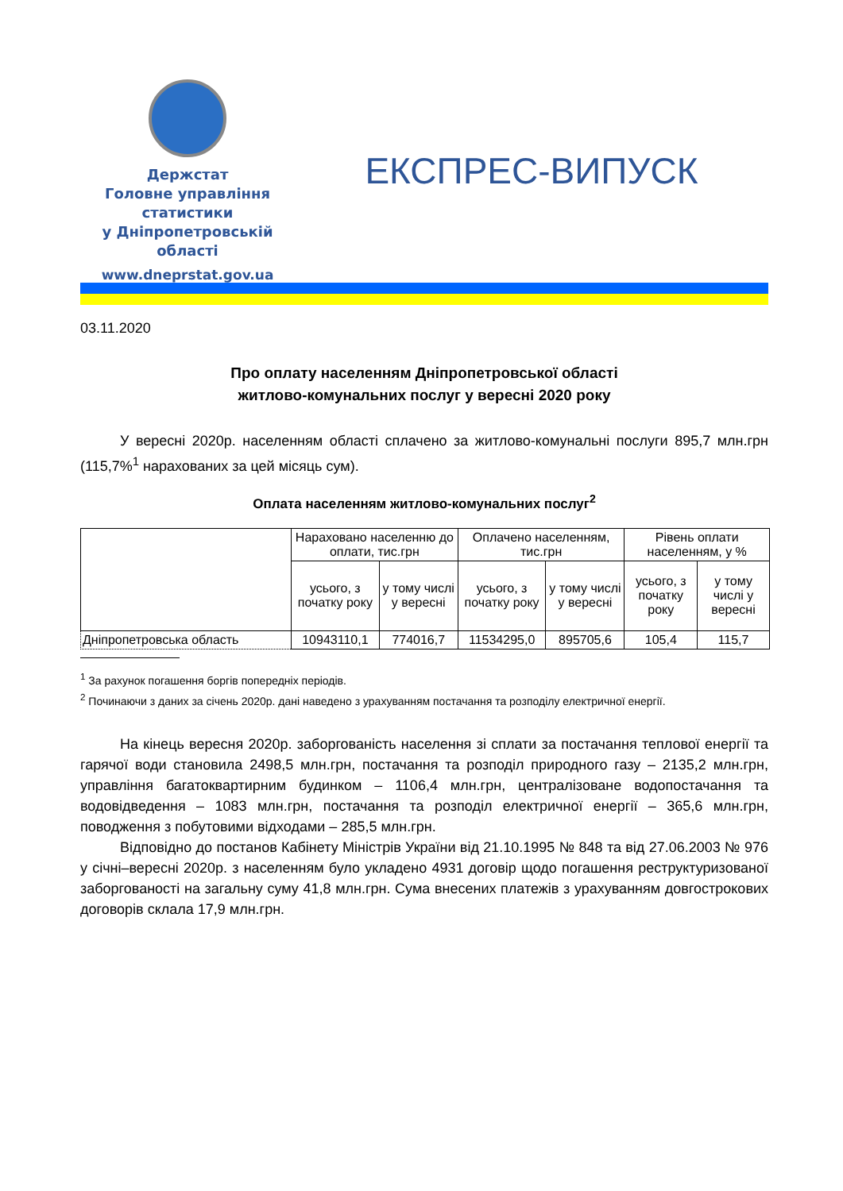Держстат
Головне управління
статистики
у Дніпропетровській
області
www.dneprstat.gov.ua
ЕКСПРЕС-ВИПУСК
03.11.2020
Про оплату населенням Дніпропетровської області
житлово-комунальних послуг у вересні 2020 року
У вересні 2020р. населенням області сплачено за житлово-комунальні послуги 895,7 млн.грн (115,7%<sup>1</sup> нарахованих за цей місяць сум).
Оплата населенням житлово-комунальних послуг<sup>2</sup>
| | Нараховано населенню до оплати, тис.грн | | Оплачено населенням, тис.грн | | Рівень оплати населенням, у % | |
| --- | --- | --- | --- | --- | --- | --- |
| | усього, з початку року | у тому числі у вересні | усього, з початку року | у тому числі у вересні | усього, з початку року | у тому числі у вересні |
| Дніпропетровська область | 10943110,1 | 774016,7 | 11534295,0 | 895705,6 | 105,4 | 115,7 |
<sup>1</sup> За рахунок погашення боргів попередніх періодів.
<sup>2</sup> Починаючи з даних за січень 2020р. дані наведено з урахуванням постачання та розподілу електричної енергії.
На кінець вересня 2020р. заборгованість населення зі сплати за постачання теплової енергії та гарячої води становила 2498,5 млн.грн, постачання та розподіл природного газу – 2135,2 млн.грн, управління багатоквартирним будинком – 1106,4 млн.грн, централізоване водопостачання та водовідведення – 1083 млн.грн, постачання та розподіл електричної енергії – 365,6 млн.грн, поводження з побутовими відходами – 285,5 млн.грн.
Відповідно до постанов Кабінету Міністрів України від 21.10.1995 № 848 та від 27.06.2003 № 976 у січні–вересні 2020р. з населенням було укладено 4931 договір щодо погашення реструктуризованої заборгованості на загальну суму 41,8 млн.грн. Сума внесених платежів з урахуванням довгострокових договорів склала 17,9 млн.грн.